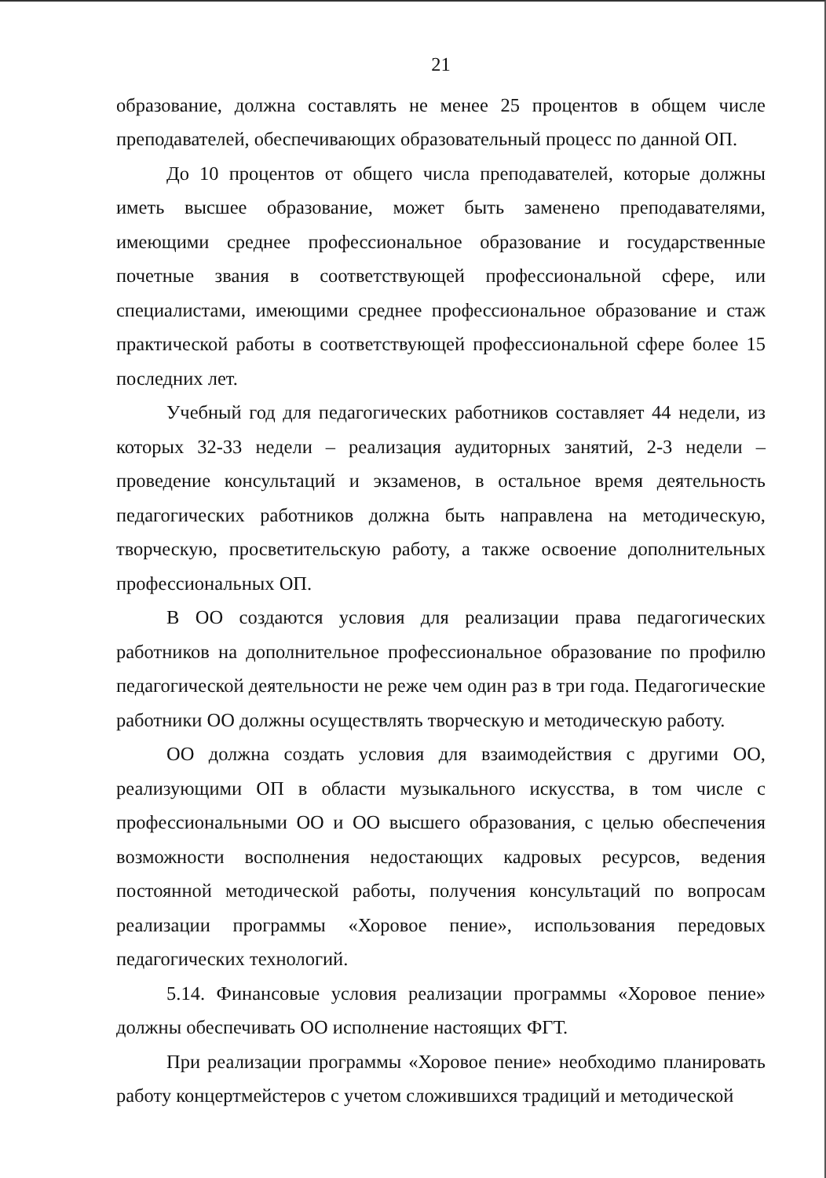21
образование, должна составлять не менее 25 процентов в общем числе преподавателей, обеспечивающих образовательный процесс по данной ОП.
До 10 процентов от общего числа преподавателей, которые должны иметь высшее образование, может быть заменено преподавателями, имеющими среднее профессиональное образование и государственные почетные звания в соответствующей профессиональной сфере, или специалистами, имеющими среднее профессиональное образование и стаж практической работы в соответствующей профессиональной сфере более 15 последних лет.
Учебный год для педагогических работников составляет 44 недели, из которых 32-33 недели – реализация аудиторных занятий, 2-3 недели – проведение консультаций и экзаменов, в остальное время деятельность педагогических работников должна быть направлена на методическую, творческую, просветительскую работу, а также освоение дополнительных профессиональных ОП.
В ОО создаются условия для реализации права педагогических работников на дополнительное профессиональное образование по профилю педагогической деятельности не реже чем один раз в три года. Педагогические работники ОО должны осуществлять творческую и методическую работу.
ОО должна создать условия для взаимодействия с другими ОО, реализующими ОП в области музыкального искусства, в том числе с профессиональными ОО и ОО высшего образования, с целью обеспечения возможности восполнения недостающих кадровых ресурсов, ведения постоянной методической работы, получения консультаций по вопросам реализации программы «Хоровое пение», использования передовых педагогических технологий.
5.14. Финансовые условия реализации программы «Хоровое пение» должны обеспечивать ОО исполнение настоящих ФГТ.
При реализации программы «Хоровое пение» необходимо планировать работу концертмейстеров с учетом сложившихся традиций и методической